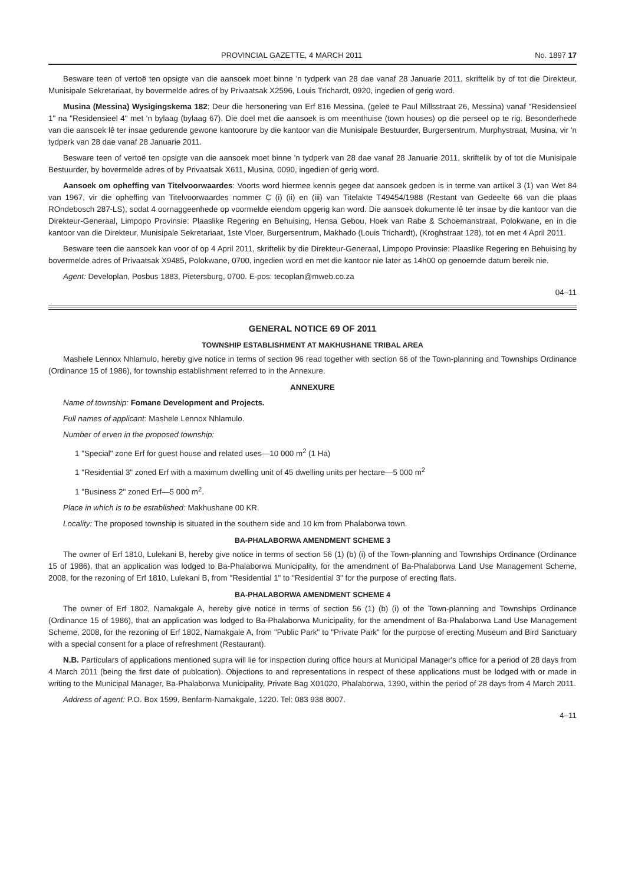PROVINCIAL GAZETTE, 4 MARCH 2011 No. 1897 17
Besware teen of vertoë ten opsigte van die aansoek moet binne 'n tydperk van 28 dae vanaf 28 Januarie 2011, skriftelik by of tot die Direkteur, Munisipale Sekretariaat, by bovermelde adres of by Privaatsak X2596, Louis Trichardt, 0920, ingedien of gerig word.
Musina (Messina) Wysigingskema 182: Deur die hersonering van Erf 816 Messina, (geleë te Paul Millsstraat 26, Messina) vanaf "Residensieel 1" na "Residensieel 4" met 'n bylaag (bylaag 67). Die doel met die aansoek is om meenthuise (town houses) op die perseel op te rig. Besonderhede van die aansoek lê ter insae gedurende gewone kantoorure by die kantoor van die Munisipale Bestuurder, Burgersentrum, Murphystraat, Musina, vir 'n tydperk van 28 dae vanaf 28 Januarie 2011.
Besware teen of vertoë ten opsigte van die aansoek moet binne 'n tydperk van 28 dae vanaf 28 Januarie 2011, skriftelik by of tot die Munisipale Bestuurder, by bovermelde adres of by Privaatsak X611, Musina, 0090, ingedien of gerig word.
Aansoek om opheffing van Titelvoorwaardes: Voorts word hiermee kennis gegee dat aansoek gedoen is in terme van artikel 3 (1) van Wet 84 van 1967, vir die opheffing van Titelvoorwaardes nommer C (i) (ii) en (iii) van Titelakte T49454/1988 (Restant van Gedeelte 66 van die plaas ROndebosch 287-LS), sodat 4 oornaggeenhede op voormelde eiendom opgerig kan word. Die aansoek dokumente lê ter insae by die kantoor van die Direkteur-Generaal, Limpopo Provinsie: Plaaslike Regering en Behuising, Hensa Gebou, Hoek van Rabe & Schoemanstraat, Polokwane, en in die kantoor van die Direkteur, Munisipale Sekretariaat, 1ste Vloer, Burgersentrum, Makhado (Louis Trichardt), (Kroghstraat 128), tot en met 4 April 2011.
Besware teen die aansoek kan voor of op 4 April 2011, skriftelik by die Direkteur-Generaal, Limpopo Provinsie: Plaaslike Regering en Behuising by bovermelde adres of Privaatsak X9485, Polokwane, 0700, ingedien word en met die kantoor nie later as 14h00 op genoemde datum bereik nie.
Agent: Developlan, Posbus 1883, Pietersburg, 0700. E-pos: tecoplan@mweb.co.za
04–11
GENERAL NOTICE 69 OF 2011
TOWNSHIP ESTABLISHMENT AT MAKHUSHANE TRIBAL AREA
Mashele Lennox Nhlamulo, hereby give notice in terms of section 96 read together with section 66 of the Town-planning and Townships Ordinance (Ordinance 15 of 1986), for township establishment referred to in the Annexure.
ANNEXURE
Name of township: Fomane Development and Projects.
Full names of applicant: Mashele Lennox Nhlamulo.
Number of erven in the proposed township:
1 "Special" zone Erf for guest house and related uses—10 000 m<sup>2</sup> (1 Ha)
1 "Residential 3" zoned Erf with a maximum dwelling unit of 45 dwelling units per hectare—5 000 m<sup>2</sup>
1 "Business 2" zoned Erf—5 000 m<sup>2</sup>.
Place in which is to be established: Makhushane 00 KR.
Locality: The proposed township is situated in the southern side and 10 km from Phalaborwa town.
BA-PHALABORWA AMENDMENT SCHEME 3
The owner of Erf 1810, Lulekani B, hereby give notice in terms of section 56 (1) (b) (i) of the Town-planning and Townships Ordinance (Ordinance 15 of 1986), that an application was lodged to Ba-Phalaborwa Municipality, for the amendment of Ba-Phalaborwa Land Use Management Scheme, 2008, for the rezoning of Erf 1810, Lulekani B, from "Residential 1" to "Residential 3" for the purpose of erecting flats.
BA-PHALABORWA AMENDMENT SCHEME 4
The owner of Erf 1802, Namakgale A, hereby give notice in terms of section 56 (1) (b) (i) of the Town-planning and Townships Ordinance (Ordinance 15 of 1986), that an application was lodged to Ba-Phalaborwa Municipality, for the amendment of Ba-Phalaborwa Land Use Management Scheme, 2008, for the rezoning of Erf 1802, Namakgale A, from "Public Park" to "Private Park" for the purpose of erecting Museum and Bird Sanctuary with a special consent for a place of refreshment (Restaurant).
N.B. Particulars of applications mentioned supra will lie for inspection during office hours at Municipal Manager's office for a period of 28 days from 4 March 2011 (being the first date of publcation). Objections to and representations in respect of these applications must be lodged with or made in writing to the Municipal Manager, Ba-Phalaborwa Municipality, Private Bag X01020, Phalaborwa, 1390, within the period of 28 days from 4 March 2011.
Address of agent: P.O. Box 1599, Benfarm-Namakgale, 1220. Tel: 083 938 8007.
4–11